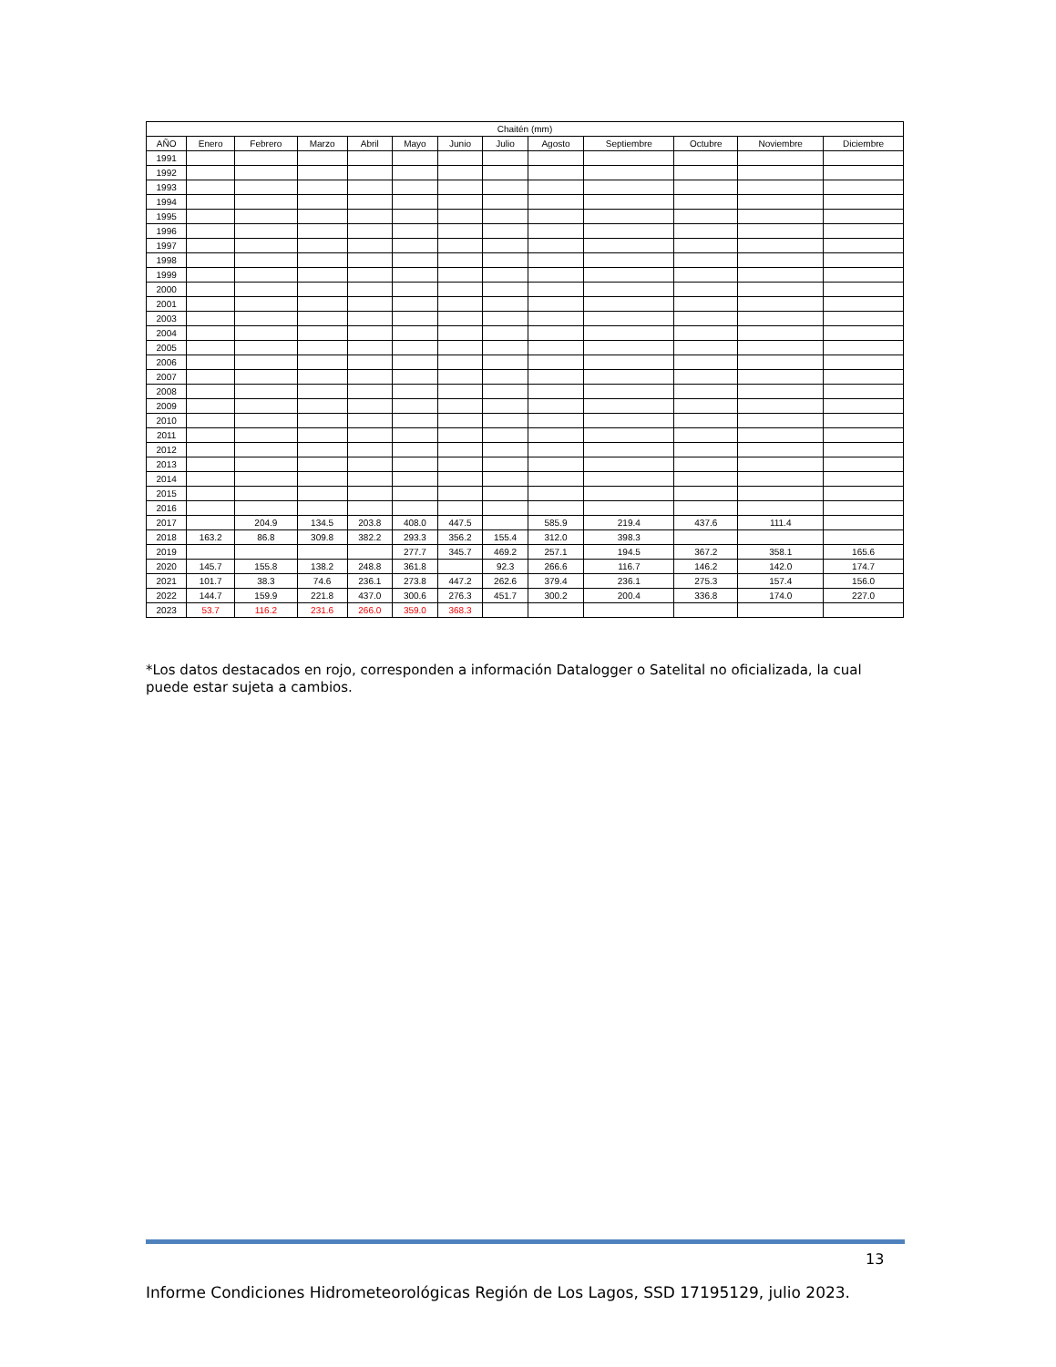| Chaitén (mm) | | | | | | | | | | | | |
| --- | --- | --- | --- | --- | --- | --- | --- | --- | --- | --- | --- | --- |
| AÑO | Enero | Febrero | Marzo | Abril | Mayo | Junio | Julio | Agosto | Septiembre | Octubre | Noviembre | Diciembre |
| 1991 | | | | | | | | | | | | |
| 1992 | | | | | | | | | | | | |
| 1993 | | | | | | | | | | | | |
| 1994 | | | | | | | | | | | | |
| 1995 | | | | | | | | | | | | |
| 1996 | | | | | | | | | | | | |
| 1997 | | | | | | | | | | | | |
| 1998 | | | | | | | | | | | | |
| 1999 | | | | | | | | | | | | |
| 2000 | | | | | | | | | | | | |
| 2001 | | | | | | | | | | | | |
| 2003 | | | | | | | | | | | | |
| 2004 | | | | | | | | | | | | |
| 2005 | | | | | | | | | | | | |
| 2006 | | | | | | | | | | | | |
| 2007 | | | | | | | | | | | | |
| 2008 | | | | | | | | | | | | |
| 2009 | | | | | | | | | | | | |
| 2010 | | | | | | | | | | | | |
| 2011 | | | | | | | | | | | | |
| 2012 | | | | | | | | | | | | |
| 2013 | | | | | | | | | | | | |
| 2014 | | | | | | | | | | | | |
| 2015 | | | | | | | | | | | | |
| 2016 | | | | | | | | | | | | |
| 2017 | | 204.9 | 134.5 | 203.8 | 408.0 | 447.5 | | 585.9 | 219.4 | 437.6 | 111.4 | |
| 2018 | 163.2 | 86.8 | 309.8 | 382.2 | 293.3 | 356.2 | 155.4 | 312.0 | 398.3 | | | |
| 2019 | | | | | 277.7 | 345.7 | 469.2 | 257.1 | 194.5 | 367.2 | 358.1 | 165.6 |
| 2020 | 145.7 | 155.8 | 138.2 | 248.8 | 361.8 | | 92.3 | 266.6 | 116.7 | 146.2 | 142.0 | 174.7 |
| 2021 | 101.7 | 38.3 | 74.6 | 236.1 | 273.8 | 447.2 | 262.6 | 379.4 | 236.1 | 275.3 | 157.4 | 156.0 |
| 2022 | 144.7 | 159.9 | 221.8 | 437.0 | 300.6 | 276.3 | 451.7 | 300.2 | 200.4 | 336.8 | 174.0 | 227.0 |
| 2023 | 53.7 | 116.2 | 231.6 | 266.0 | 359.0 | 368.3 | | | | | | |
*Los datos destacados en rojo, corresponden a información Datalogger o Satelital no oficializada, la cual puede estar sujeta a cambios.
13
Informe Condiciones Hidrometeorológicas Región de Los Lagos, SSD 17195129, julio 2023.